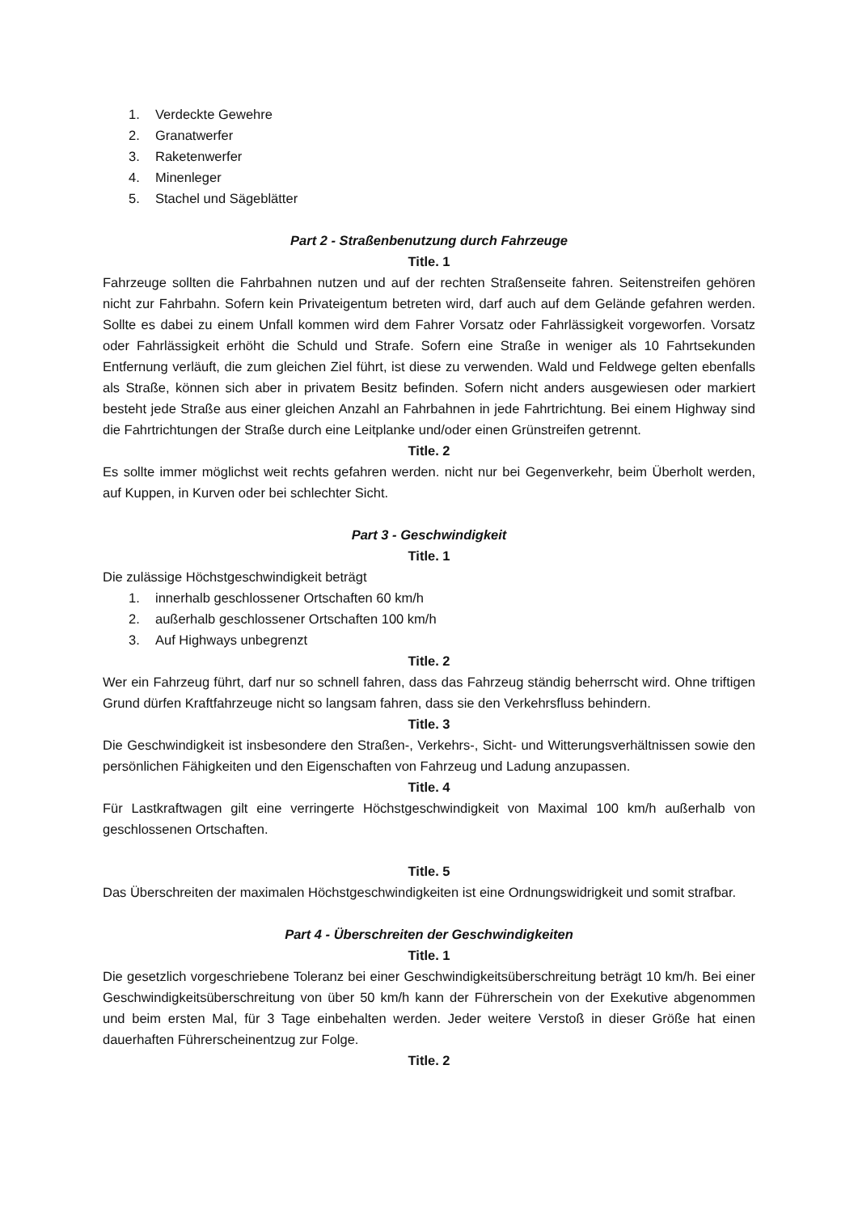1. Verdeckte Gewehre
2. Granatwerfer
3. Raketenwerfer
4. Minenleger
5. Stachel und Sägeblätter
Part 2 - Straßenbenutzung durch Fahrzeuge
Title. 1
Fahrzeuge sollten die Fahrbahnen nutzen und auf der rechten Straßenseite fahren. Seitenstreifen gehören nicht zur Fahrbahn. Sofern kein Privateigentum betreten wird, darf auch auf dem Gelände gefahren werden. Sollte es dabei zu einem Unfall kommen wird dem Fahrer Vorsatz oder Fahrlässigkeit vorgeworfen. Vorsatz oder Fahrlässigkeit erhöht die Schuld und Strafe. Sofern eine Straße in weniger als 10 Fahrtsekunden Entfernung verläuft, die zum gleichen Ziel führt, ist diese zu verwenden. Wald und Feldwege gelten ebenfalls als Straße, können sich aber in privatem Besitz befinden. Sofern nicht anders ausgewiesen oder markiert besteht jede Straße aus einer gleichen Anzahl an Fahrbahnen in jede Fahrtrichtung. Bei einem Highway sind die Fahrtrichtungen der Straße durch eine Leitplanke und/oder einen Grünstreifen getrennt.
Title. 2
Es sollte immer möglichst weit rechts gefahren werden. nicht nur bei Gegenverkehr, beim Überholt werden, auf Kuppen, in Kurven oder bei schlechter Sicht.
Part 3 - Geschwindigkeit
Title. 1
Die zulässige Höchstgeschwindigkeit beträgt
1. innerhalb geschlossener Ortschaften 60 km/h
2. außerhalb geschlossener Ortschaften 100 km/h
3. Auf Highways unbegrenzt
Title. 2
Wer ein Fahrzeug führt, darf nur so schnell fahren, dass das Fahrzeug ständig beherrscht wird. Ohne triftigen Grund dürfen Kraftfahrzeuge nicht so langsam fahren, dass sie den Verkehrsfluss behindern.
Title. 3
Die Geschwindigkeit ist insbesondere den Straßen-, Verkehrs-, Sicht- und Witterungsverhältnissen sowie den persönlichen Fähigkeiten und den Eigenschaften von Fahrzeug und Ladung anzupassen.
Title. 4
Für Lastkraftwagen gilt eine verringerte Höchstgeschwindigkeit von Maximal 100 km/h außerhalb von geschlossenen Ortschaften.
Title. 5
Das Überschreiten der maximalen Höchstgeschwindigkeiten ist eine Ordnungswidrigkeit und somit strafbar.
Part 4 - Überschreiten der Geschwindigkeiten
Title. 1
Die gesetzlich vorgeschriebene Toleranz bei einer Geschwindigkeitsüberschreitung beträgt 10 km/h. Bei einer Geschwindigkeitsüberschreitung von über 50 km/h kann der Führerschein von der Exekutive abgenommen und beim ersten Mal, für 3 Tage einbehalten werden. Jeder weitere Verstoß in dieser Größe hat einen dauerhaften Führerscheinentzug zur Folge.
Title. 2